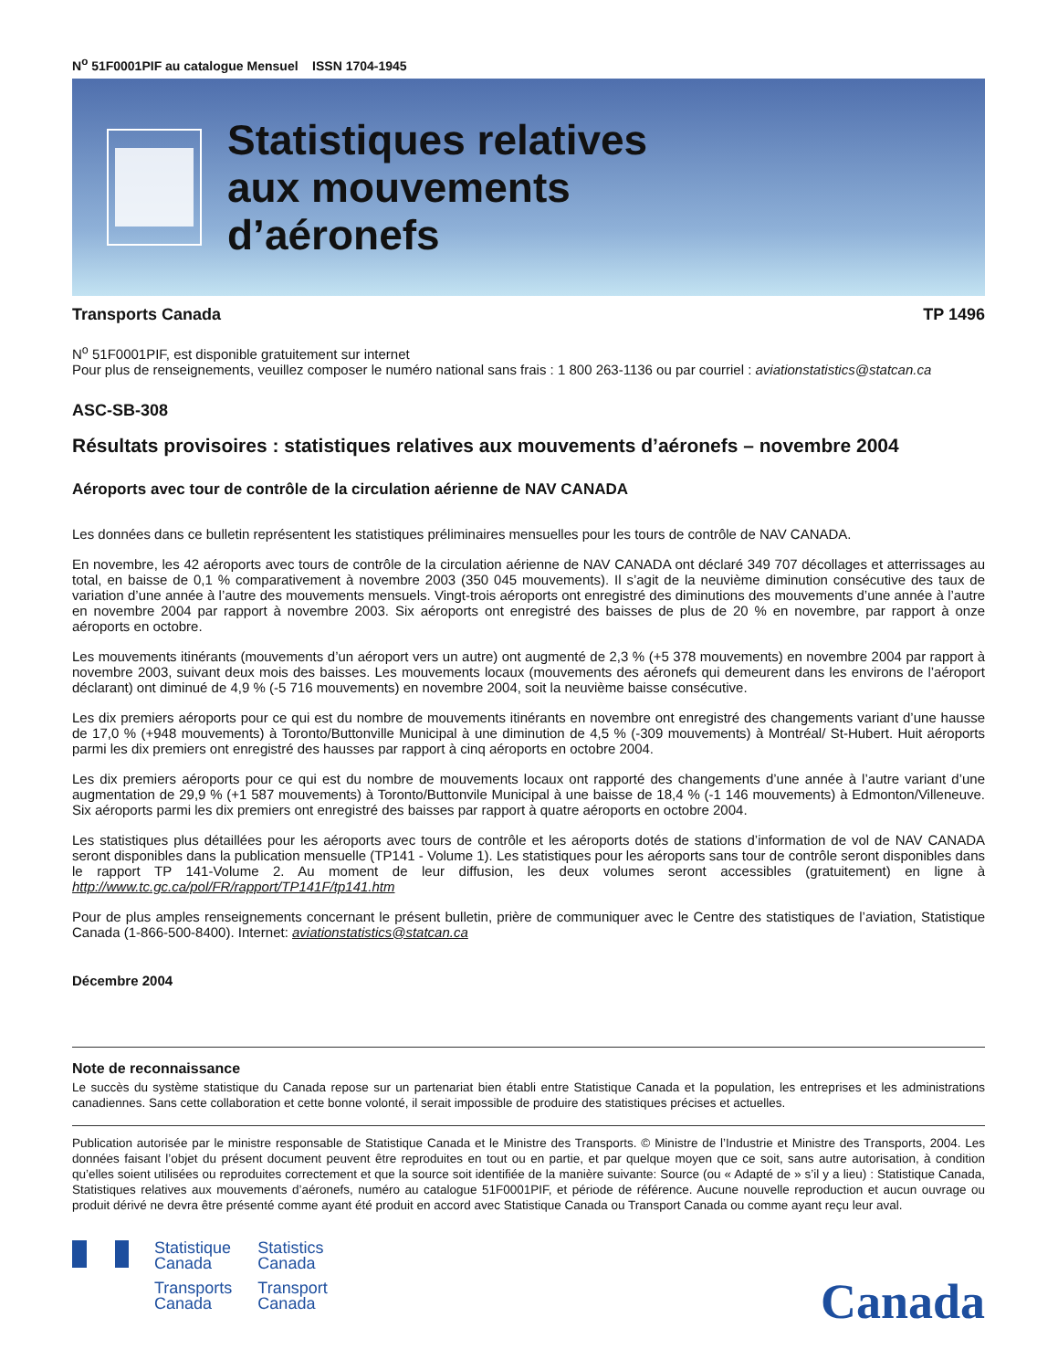N<sup>o</sup> 51F0001PIF au catalogue Mensuel ISSN 1704-1945
Statistiques relatives
aux mouvements
d’aéronefs
Transports Canada TP 1496
N<sup>o</sup> 51F0001PIF, est disponible gratuitement sur internet
Pour plus de renseignements, veuillez composer le numéro national sans frais : 1 800 263-1136 ou par courriel : aviationstatistics@statcan.ca
ASC-SB-308
Résultats provisoires : statistiques relatives aux mouvements d’aéronefs – novembre 2004
Aéroports avec tour de contrôle de la circulation aérienne de NAV CANADA
Les données dans ce bulletin représentent les statistiques préliminaires mensuelles pour les tours de contrôle de NAV CANADA.
En novembre, les 42 aéroports avec tours de contrôle de la circulation aérienne de NAV CANADA ont déclaré 349 707 décollages et atterrissages au total, en baisse de 0,1 % comparativement à novembre 2003 (350 045 mouvements). Il s’agit de la neuvième diminution consécutive des taux de variation d’une année à l’autre des mouvements mensuels. Vingt-trois aéroports ont enregistré des diminutions des mouvements d’une année à l’autre en novembre 2004 par rapport à novembre 2003. Six aéroports ont enregistré des baisses de plus de 20 % en novembre, par rapport à onze aéroports en octobre.
Les mouvements itinérants (mouvements d’un aéroport vers un autre) ont augmenté de 2,3 % (+5 378 mouvements) en novembre 2004 par rapport à novembre 2003, suivant deux mois des baisses. Les mouvements locaux (mouvements des aéronefs qui demeurent dans les environs de l’aéroport déclarant) ont diminué de 4,9 % (-5 716 mouvements) en novembre 2004, soit la neuvième baisse consécutive.
Les dix premiers aéroports pour ce qui est du nombre de mouvements itinérants en novembre ont enregistré des changements variant d’une hausse de 17,0 % (+948 mouvements) à Toronto/Buttonville Municipal à une diminution de 4,5 % (-309 mouvements) à Montréal/ St-Hubert. Huit aéroports parmi les dix premiers ont enregistré des hausses par rapport à cinq aéroports en octobre 2004.
Les dix premiers aéroports pour ce qui est du nombre de mouvements locaux ont rapporté des changements d’une année à l’autre variant d’une augmentation de 29,9 % (+1 587 mouvements) à Toronto/Buttonvile Municipal à une baisse de 18,4 % (-1 146 mouvements) à Edmonton/Villeneuve. Six aéroports parmi les dix premiers ont enregistré des baisses par rapport à quatre aéroports en octobre 2004.
Les statistiques plus détaillées pour les aéroports avec tours de contrôle et les aéroports dotés de stations d’information de vol de NAV CANADA seront disponibles dans la publication mensuelle (TP141 - Volume 1). Les statistiques pour les aéroports sans tour de contrôle seront disponibles dans le rapport TP 141-Volume 2. Au moment de leur diffusion, les deux volumes seront accessibles (gratuitement) en ligne à http://www.tc.gc.ca/pol/FR/rapport/TP141F/tp141.htm
Pour de plus amples renseignements concernant le présent bulletin, prière de communiquer avec le Centre des statistiques de l’aviation, Statistique Canada (1-866-500-8400). Internet: aviationstatistics@statcan.ca
Décembre 2004
Note de reconnaissance
Le succès du système statistique du Canada repose sur un partenariat bien établi entre Statistique Canada et la population, les entreprises et les administrations canadiennes. Sans cette collaboration et cette bonne volonté, il serait impossible de produire des statistiques précises et actuelles.
Publication autorisée par le ministre responsable de Statistique Canada et le Ministre des Transports. © Ministre de l’Industrie et Ministre des Transports, 2004. Les données faisant l’objet du présent document peuvent être reproduites en tout ou en partie, et par quelque moyen que ce soit, sans autre autorisation, à condition qu’elles soient utilisées ou reproduites correctement et que la source soit identifiée de la manière suivante: Source (ou « Adapté de » s’il y a lieu) : Statistique Canada, Statistiques relatives aux mouvements d’aéronefs, numéro au catalogue 51F0001PIF, et période de référence. Aucune nouvelle reproduction et aucun ouvrage ou produit dérivé ne devra être présenté comme ayant été produit en accord avec Statistique Canada ou Transport Canada ou comme ayant reçu leur aval.
Statistique
Canada
Transports
Canada
Statistics
Canada
Transport
Canada
Canada